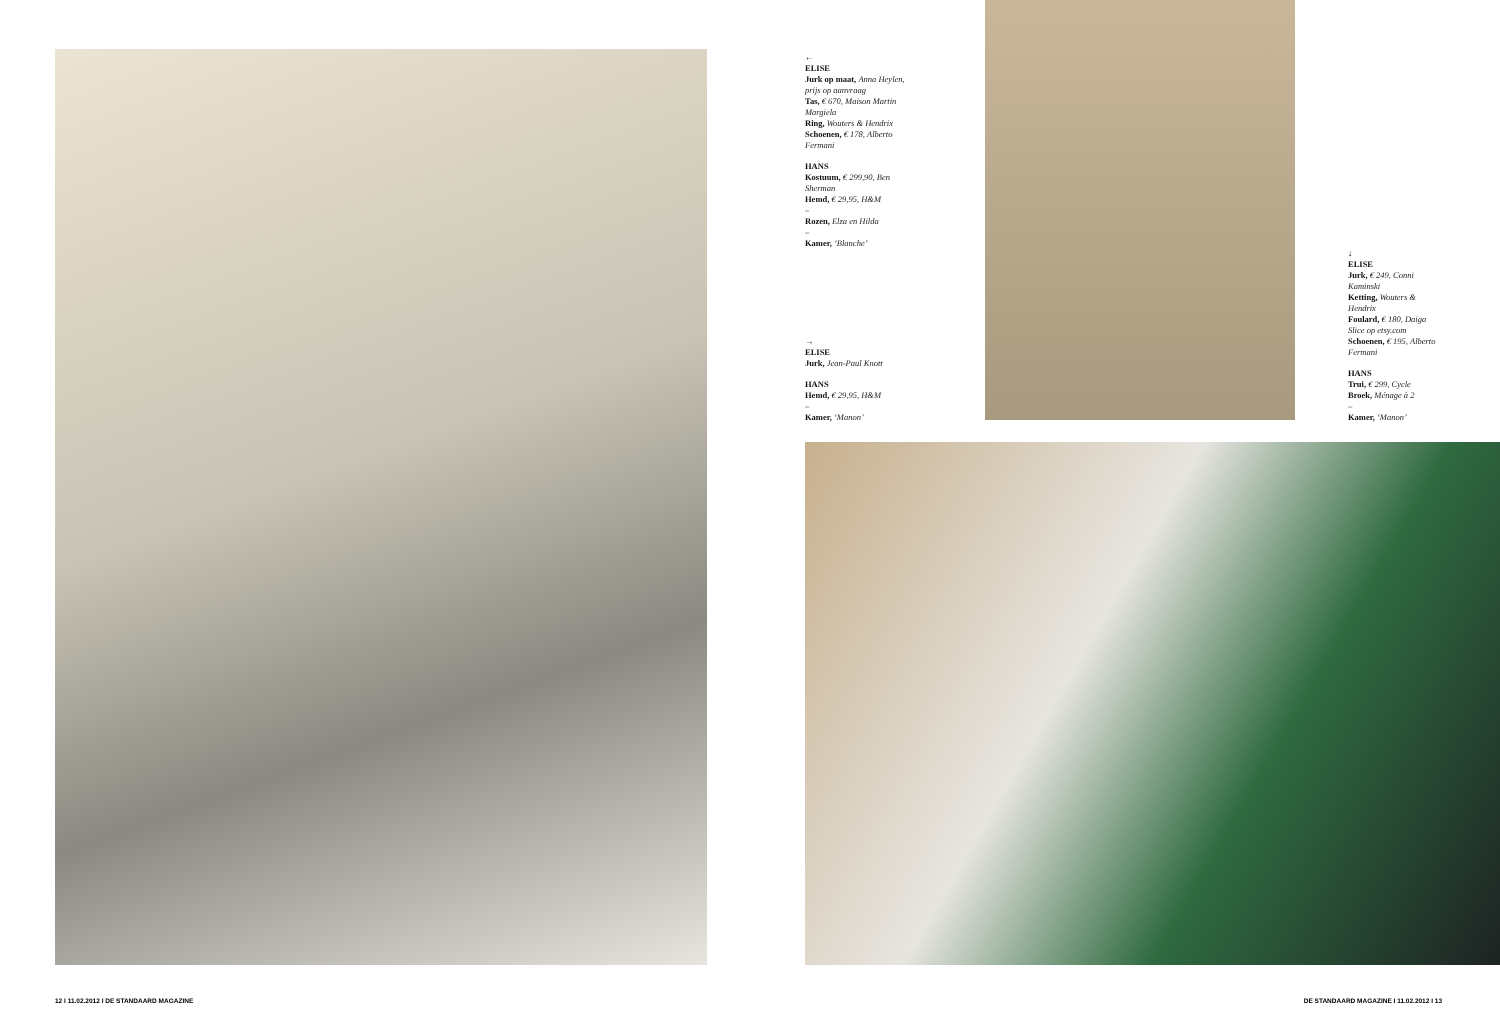←
ELISE
Jurk op maat, Anna Heylen, prijs op aanvraag
Tas, € 670, Maison Martin Margiela
Ring, Wouters & Hendrix
Schoenen, € 178, Alberto Fermani
HANS
Kostuum, € 299,90, Ben Sherman
Hemd, € 29,95, H&M
–
Rozen, Elza en Hilda
–
Kamer, ‘Blanche’
→
ELISE
Jurk, Jean-Paul Knott
HANS
Hemd, € 29,95, H&M
–
Kamer, ‘Manon’
↓
ELISE
Jurk, € 249, Conni Kaminski
Ketting, Wouters & Hendrix
Foulard, € 180, Daiga Slice op etsy.com
Schoenen, € 195, Alberto Fermani
HANS
Trui, € 299, Cycle
Broek, Ménage à 2
–
Kamer, ‘Manon’
12 I 11.02.2012 I DE STANDAARD MAGAZINE
DE STANDAARD MAGAZINE I 11.02.2012 I 13